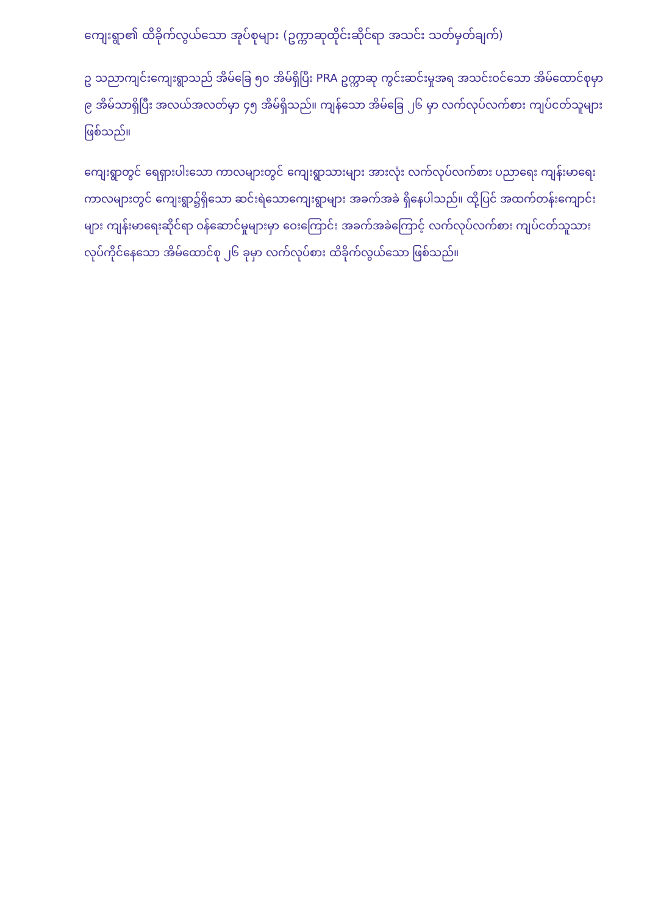ကျေးရွာ၏ ထိခိုက်လွယ်သော အုပ်စုများ (ဥက္ကာဆုထိုင်းဆိုင်ရာ အသင်း သတ်မှတ်ချက်)
ဥ သညာကျင်းကျေးရွာသည် အိမ်ခြေ ၅၀ အိမ်ရှိပြီး PRA ဥက္ကာဆု ကွင်းဆင်းမှုအရ အသင်းဝင်သော အိမ်ထောင်စုမှာ ၉ အိမ်သာရှိပြီး အလယ်အလတ်မှာ ၄၅ အိမ်ရှိသည်။ ကျန်သော အိမ်ခြေ ၂၆ မှာ လက်လုပ်လက်စား ကျပ်ငတ်သူများ ဖြစ်သည်။
ကျေးရွာတွင် ရေရှားပါးသော ကာလများတွင် ကျေးရွာသားများ အားလုံး လက်လုပ်လက်စား ပညာရေး ကျန်းမာရေး ကာလများတွင် ကျေးရွာ၌ရှိသော ဆင်းရဲသောကျေးရွာများ အခက်အခဲ ရှိနေပါသည်။ ထို့ပြင် အထက်တန်းကျောင်းများ ကျန်းမာရေးဆိုင်ရာ ဝန်ဆောင်မှုများမှာ ဝေးကြောင်း အခက်အခဲကြောင့် လက်လုပ်လက်စား ကျပ်ငတ်သူသား လုပ်ကိုင်နေသော အိမ်ထောင်စု ၂၆ ခုမှာ လက်လုပ်စား ထိခိုက်လွယ်သော ဖြစ်သည်။